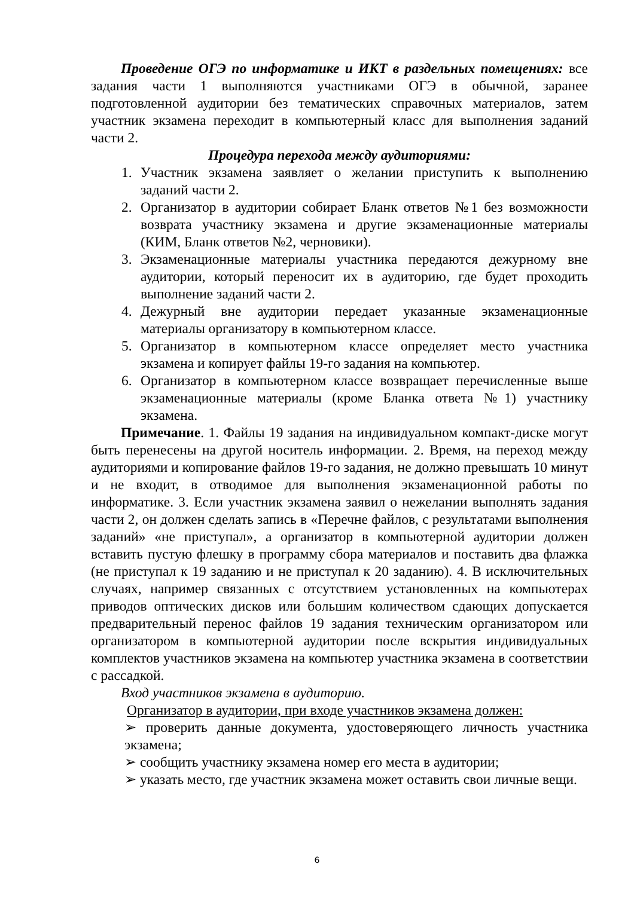Проведение ОГЭ по информатике и ИКТ в раздельных помещениях: все задания части 1 выполняются участниками ОГЭ в обычной, заранее подготовленной аудитории без тематических справочных материалов, затем участник экзамена переходит в компьютерный класс для выполнения заданий части 2.
Процедура перехода между аудиториями:
1. Участник экзамена заявляет о желании приступить к выполнению заданий части 2.
2. Организатор в аудитории собирает Бланк ответов №1 без возможности возврата участнику экзамена и другие экзаменационные материалы (КИМ, Бланк ответов №2, черновики).
3. Экзаменационные материалы участника передаются дежурному вне аудитории, который переносит их в аудиторию, где будет проходить выполнение заданий части 2.
4. Дежурный вне аудитории передает указанные экзаменационные материалы организатору в компьютерном классе.
5. Организатор в компьютерном классе определяет место участника экзамена и копирует файлы 19-го задания на компьютер.
6. Организатор в компьютерном классе возвращает перечисленные выше экзаменационные материалы (кроме Бланка ответа №1) участнику экзамена.
Примечание. 1. Файлы 19 задания на индивидуальном компакт-диске могут быть перенесены на другой носитель информации. 2. Время, на переход между аудиториями и копирование файлов 19-го задания, не должно превышать 10 минут и не входит, в отводимое для выполнения экзаменационной работы по информатике. 3. Если участник экзамена заявил о нежелании выполнять задания части 2, он должен сделать запись в «Перечне файлов, с результатами выполнения заданий» «не приступал», а организатор в компьютерной аудитории должен вставить пустую флешку в программу сбора материалов и поставить два флажка (не приступал к 19 заданию и не приступал к 20 заданию). 4. В исключительных случаях, например связанных с отсутствием установленных на компьютерах приводов оптических дисков или большим количеством сдающих допускается предварительный перенос файлов 19 задания техническим организатором или организатором в компьютерной аудитории после вскрытия индивидуальных комплектов участников экзамена на компьютер участника экзамена в соответствии с рассадкой.
Вход участников экзамена в аудиторию.
Организатор в аудитории, при входе участников экзамена должен:
➢ проверить данные документа, удостоверяющего личность участника экзамена;
➢ сообщить участнику экзамена номер его места в аудитории;
➢ указать место, где участник экзамена может оставить свои личные вещи.
6